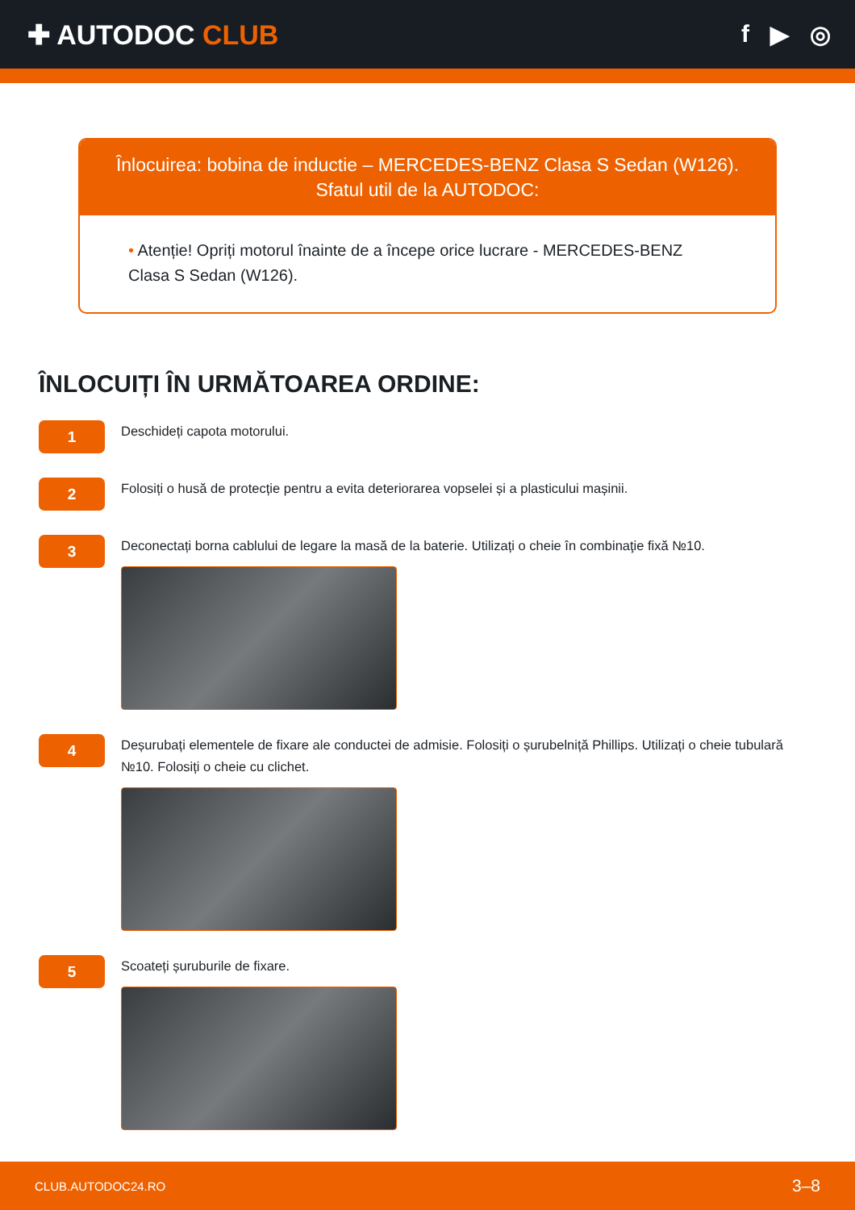✚ AUTODOC CLUB f ▶ ◎
Înlocuirea: bobina de inductie – MERCEDES-BENZ Clasa S Sedan (W126).
Sfatul util de la AUTODOC:
• Atenție! Opriți motorul înainte de a începe orice lucrare - MERCEDES-BENZ Clasa S Sedan (W126).
ÎNLOCUIȚI ÎN URMĂTOAREA ORDINE:
1
Deschideți capota motorului.
2
Folosiți o husă de protecție pentru a evita deteriorarea vopselei și a plasticului mașinii.
3
Deconectați borna cablului de legare la masă de la baterie. Utilizați o cheie în combinaţie fixă №10.
4
Deșurubați elementele de fixare ale conductei de admisie. Folosiți o șurubelniță Phillips. Utilizați o cheie tubulară №10. Folosiți o cheie cu clichet.
5
Scoateți șuruburile de fixare.
CLUB.AUTODOC24.RO 3–8